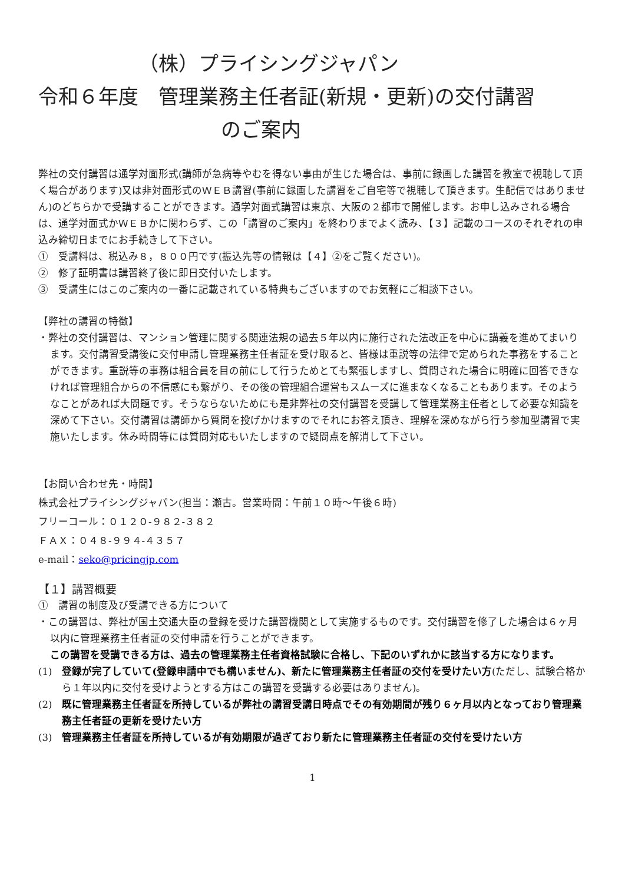（株）プライシングジャパン
令和６年度　管理業務主任者証(新規・更新)の交付講習
のご案内
弊社の交付講習は通学対面形式(講師が急病等やむを得ない事由が生じた場合は、事前に録画した講習を教室で視聴して頂く場合があります)又は非対面形式のＷＥＢ講習(事前に録画した講習をご自宅等で視聴して頂きます。生配信ではありません)のどちらかで受講することができます。通学対面式講習は東京、大阪の２都市で開催します。お申し込みされる場合は、通学対面式かＷＥＢかに関わらず、この「講習のご案内」を終わりまでよく読み、【３】記載のコースのそれぞれの申込み締切日までにお手続きして下さい。
①　受講料は、税込み８，８００円です(振込先等の情報は【４】②をご覧ください)。
②　修了証明書は講習終了後に即日交付いたします。
③　受講生にはこのご案内の一番に記載されている特典もございますのでお気軽にご相談下さい。
【弊社の講習の特徴】
・弊社の交付講習は、マンション管理に関する関連法規の過去５年以内に施行された法改正を中心に講義を進めてまいります。交付講習受講後に交付申請し管理業務主任者証を受け取ると、皆様は重説等の法律で定められた事務をすることができます。重説等の事務は組合員を目の前にして行うためとても緊張しますし、質問された場合に明確に回答できなければ管理組合からの不信感にも繋がり、その後の管理組合運営もスムーズに進まなくなることもあります。そのようなことがあれば大問題です。そうならないためにも是非弊社の交付講習を受講して管理業務主任者として必要な知識を深めて下さい。交付講習は講師から質問を投げかけますのでそれにお答え頂き、理解を深めながら行う参加型講習で実施いたします。休み時間等には質問対応もいたしますので疑問点を解消して下さい。
【お問い合わせ先・時間】
株式会社プライシングジャパン(担当：瀬古。営業時間：午前１０時～午後６時)
フリーコール：０１２０-９８２-３８２
ＦＡＸ：０４８-９９４-４３５７
e-mail：seko@pricingjp.com
【１】講習概要
①　講習の制度及び受講できる方について
・この講習は、弊社が国土交通大臣の登録を受けた講習機関として実施するものです。交付講習を修了した場合は６ヶ月以内に管理業務主任者証の交付申請を行うことができます。
この講習を受講できる方は、過去の管理業務主任者資格試験に合格し、下記のいずれかに該当する方になります。
(1)　登録が完了していて(登録申請中でも構いません)、新たに管理業務主任者証の交付を受けたい方(ただし、試験合格から１年以内に交付を受けようとする方はこの講習を受講する必要はありません)。
(2)　既に管理業務主任者証を所持しているが弊社の講習受講日時点でその有効期間が残り６ヶ月以内となっており管理業務主任者証の更新を受けたい方
(3)　管理業務主任者証を所持しているが有効期限が過ぎており新たに管理業務主任者証の交付を受けたい方
1